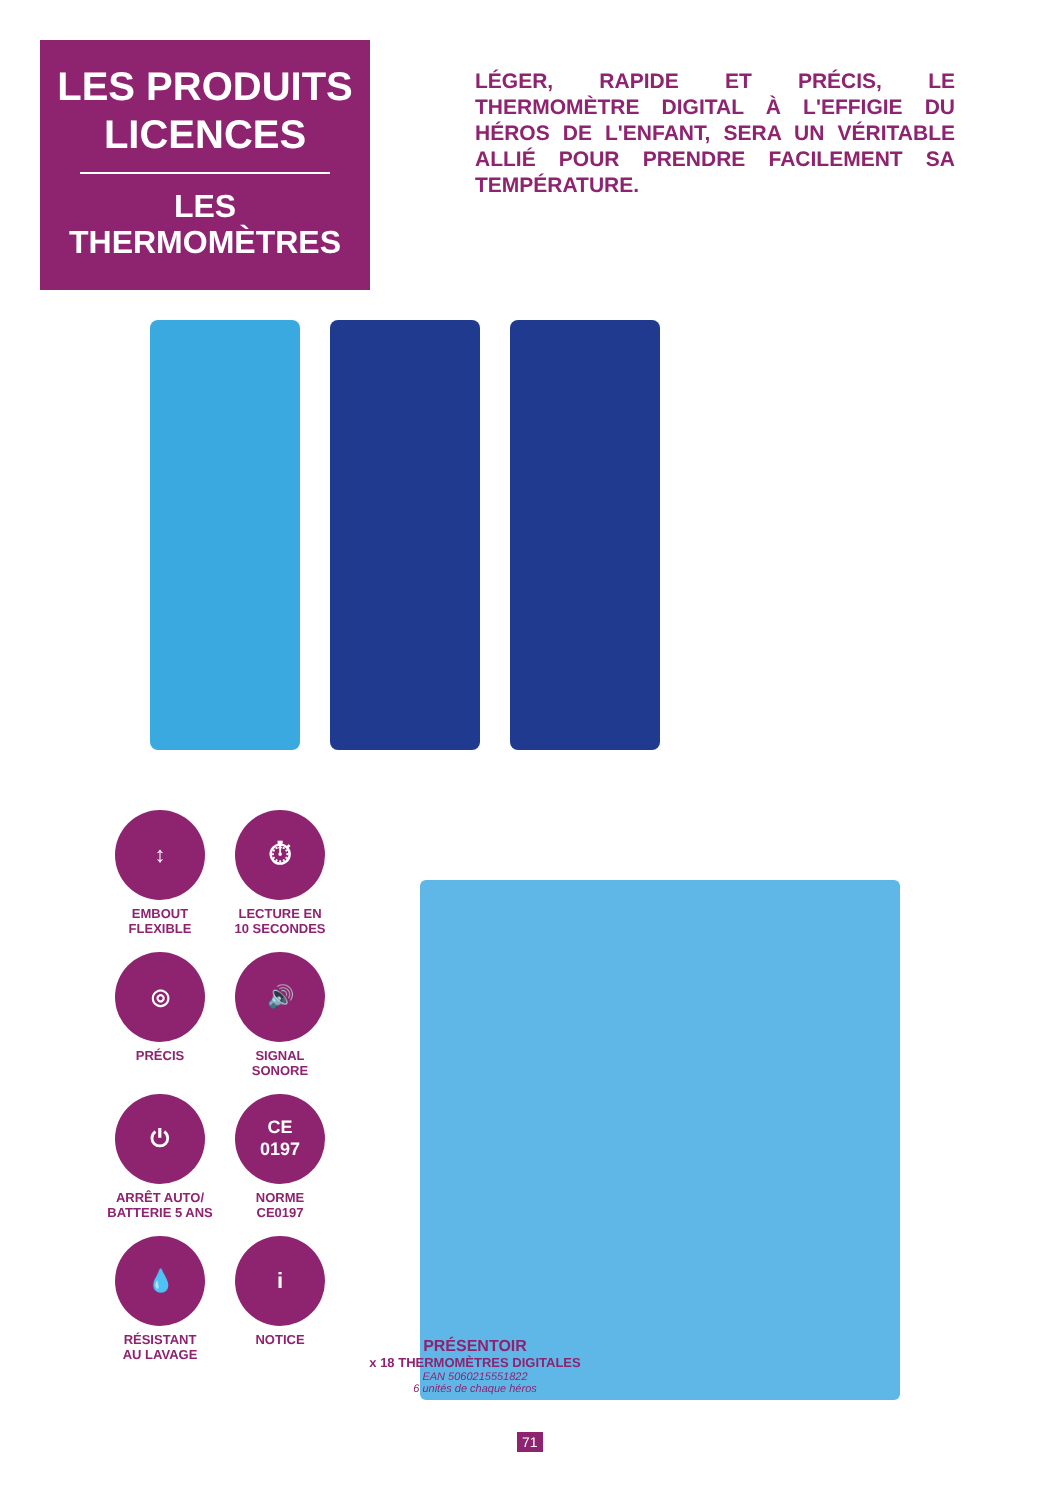LES PRODUITS LICENCES
LES THERMOMÈTRES
LÉGER, RAPIDE ET PRÉCIS, LE THERMOMÈTRE DIGITAL À L'EFFIGIE DU HÉROS DE L'ENFANT, SERA UN VÉRITABLE ALLIÉ POUR PRENDRE FACILEMENT SA TEMPÉRATURE.
↕
EMBOUT
FLEXIBLE
⏱
LECTURE EN
10 SECONDES
◎
PRÉCIS
🔊
SIGNAL
SONORE
⏻
ARRÊT AUTO/
BATTERIE 5 ANS
CE
0197
NORME
CE0197
💧
RÉSISTANT
AU LAVAGE
i
NOTICE
PRÉSENTOIR
x 18 THERMOMÈTRES DIGITALES
EAN 5060215551822
6 unités de chaque héros
71